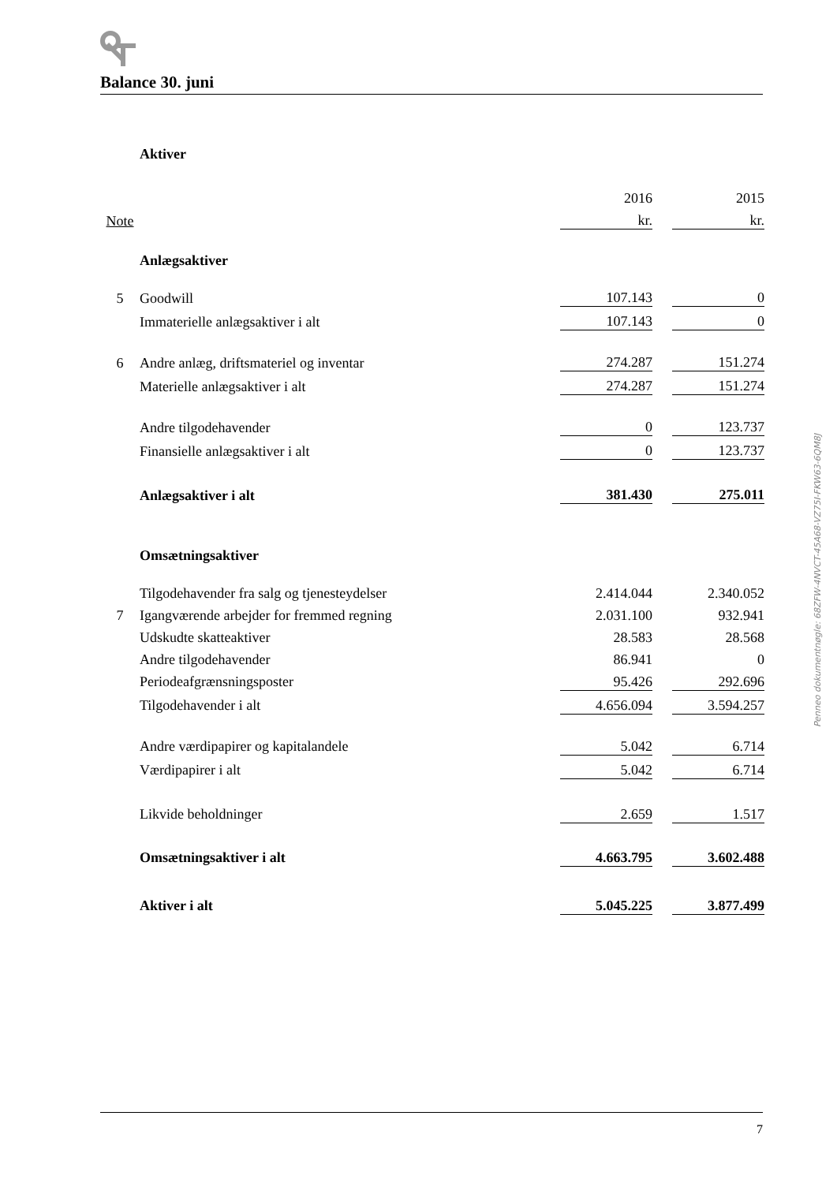Balance 30. juni
| | Aktiver | | | |
| | | 2016 | | 2015 |
| Note | | kr. | | kr. |
| | Anlægsaktiver | | | |
| 5 | Goodwill | 107.143 | | 0 |
| | Immaterielle anlægsaktiver i alt | 107.143 | | 0 |
| 6 | Andre anlæg, driftsmateriel og inventar | 274.287 | | 151.274 |
| | Materielle anlægsaktiver i alt | 274.287 | | 151.274 |
| | Andre tilgodehavender | 0 | | 123.737 |
| | Finansielle anlægsaktiver i alt | 0 | | 123.737 |
| | Anlægsaktiver i alt | 381.430 | | 275.011 |
| | Omsætningsaktiver | | | |
| | Tilgodehavender fra salg og tjenesteydelser | 2.414.044 | | 2.340.052 |
| 7 | Igangværende arbejder for fremmed regning | 2.031.100 | | 932.941 |
| | Udskudte skatteaktiver | 28.583 | | 28.568 |
| | Andre tilgodehavender | 86.941 | | 0 |
| | Periodeafgrænsningsposter | 95.426 | | 292.696 |
| | Tilgodehavender i alt | 4.656.094 | | 3.594.257 |
| | Andre værdipapirer og kapitalandele | 5.042 | | 6.714 |
| | Værdipapirer i alt | 5.042 | | 6.714 |
| | Likvide beholdninger | 2.659 | | 1.517 |
| | Omsætningsaktiver i alt | 4.663.795 | | 3.602.488 |
| | Aktiver i alt | 5.045.225 | | 3.877.499 |
Penneo dokumentnøgle: 68ZFW-4NVCT-45A68-VZ75I-FKW63-6QM8J
7